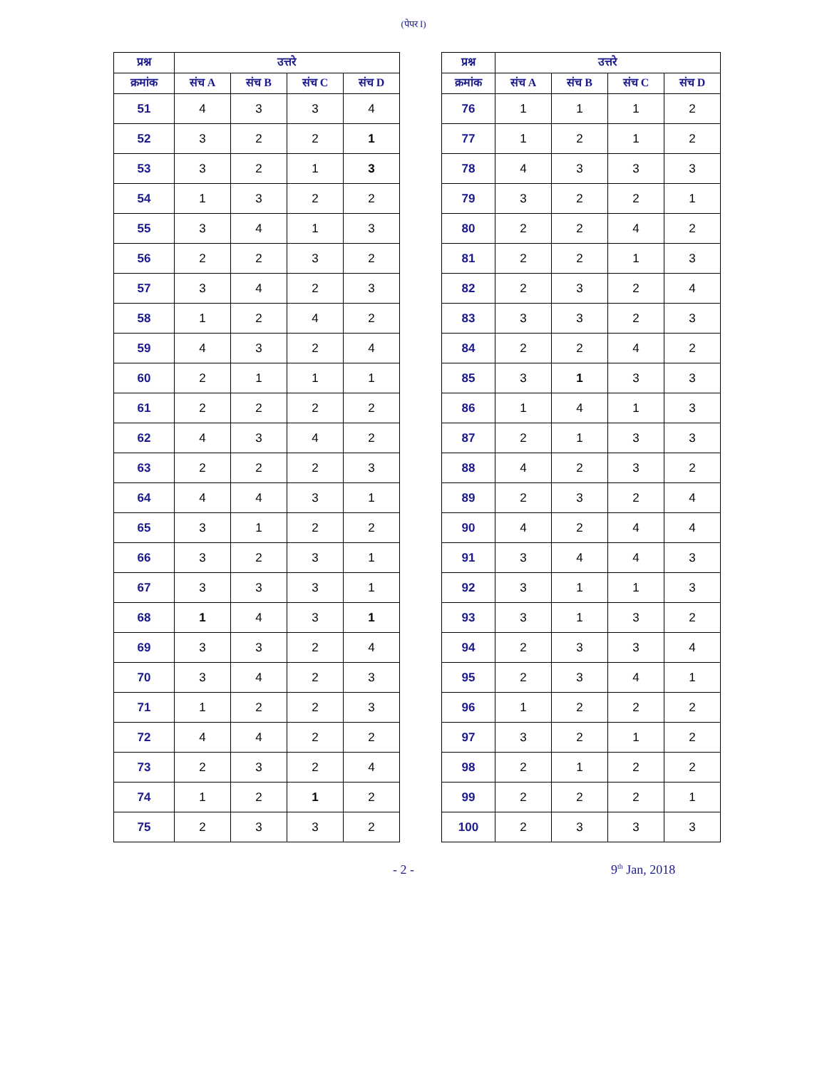(पेपर I)
| प्रश्न | उत्तरे | | | |
| --- | --- | --- | --- | --- |
| क्रमांक | संच A | संच B | संच C | संच D |
| 51 | 4 | 3 | 3 | 4 |
| 52 | 3 | 2 | 2 | 1 |
| 53 | 3 | 2 | 1 | 3 |
| 54 | 1 | 3 | 2 | 2 |
| 55 | 3 | 4 | 1 | 3 |
| 56 | 2 | 2 | 3 | 2 |
| 57 | 3 | 4 | 2 | 3 |
| 58 | 1 | 2 | 4 | 2 |
| 59 | 4 | 3 | 2 | 4 |
| 60 | 2 | 1 | 1 | 1 |
| 61 | 2 | 2 | 2 | 2 |
| 62 | 4 | 3 | 4 | 2 |
| 63 | 2 | 2 | 2 | 3 |
| 64 | 4 | 4 | 3 | 1 |
| 65 | 3 | 1 | 2 | 2 |
| 66 | 3 | 2 | 3 | 1 |
| 67 | 3 | 3 | 3 | 1 |
| 68 | 1 | 4 | 3 | 1 |
| 69 | 3 | 3 | 2 | 4 |
| 70 | 3 | 4 | 2 | 3 |
| 71 | 1 | 2 | 2 | 3 |
| 72 | 4 | 4 | 2 | 2 |
| 73 | 2 | 3 | 2 | 4 |
| 74 | 1 | 2 | 1 | 2 |
| 75 | 2 | 3 | 3 | 2 |
| प्रश्न | उत्तरे | | | |
| --- | --- | --- | --- | --- |
| क्रमांक | संच A | संच B | संच C | संच D |
| 76 | 1 | 1 | 1 | 2 |
| 77 | 1 | 2 | 1 | 2 |
| 78 | 4 | 3 | 3 | 3 |
| 79 | 3 | 2 | 2 | 1 |
| 80 | 2 | 2 | 4 | 2 |
| 81 | 2 | 2 | 1 | 3 |
| 82 | 2 | 3 | 2 | 4 |
| 83 | 3 | 3 | 2 | 3 |
| 84 | 2 | 2 | 4 | 2 |
| 85 | 3 | 1 | 3 | 3 |
| 86 | 1 | 4 | 1 | 3 |
| 87 | 2 | 1 | 3 | 3 |
| 88 | 4 | 2 | 3 | 2 |
| 89 | 2 | 3 | 2 | 4 |
| 90 | 4 | 2 | 4 | 4 |
| 91 | 3 | 4 | 4 | 3 |
| 92 | 3 | 1 | 1 | 3 |
| 93 | 3 | 1 | 3 | 2 |
| 94 | 2 | 3 | 3 | 4 |
| 95 | 2 | 3 | 4 | 1 |
| 96 | 1 | 2 | 2 | 2 |
| 97 | 3 | 2 | 1 | 2 |
| 98 | 2 | 1 | 2 | 2 |
| 99 | 2 | 2 | 2 | 1 |
| 100 | 2 | 3 | 3 | 3 |
- 2 - 9<sup>th</sup> Jan, 2018